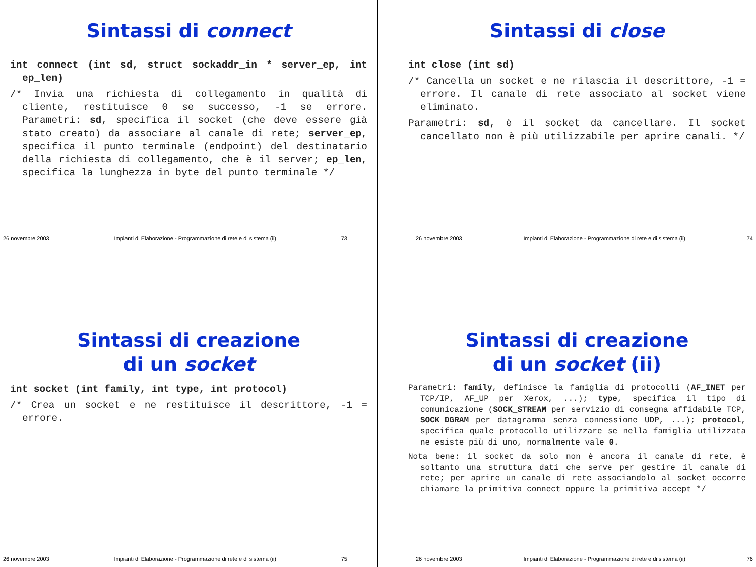Sintassi di connect
int connect (int sd, struct sockaddr_in * server_ep, int ep_len)
/* Invia una richiesta di collegamento in qualità di cliente, restituisce 0 se successo, -1 se errore. Parametri: sd, specifica il socket (che deve essere già stato creato) da associare al canale di rete; server_ep, specifica il punto terminale (endpoint) del destinatario della richiesta di collegamento, che è il server; ep_len, specifica la lunghezza in byte del punto terminale */
26 novembre 2003 Impianti di Elaborazione - Programmazione di rete e di sistema (ii) 73
Sintassi di close
int close (int sd)
/* Cancella un socket e ne rilascia il descrittore, -1 = errore. Il canale di rete associato al socket viene eliminato.
Parametri: sd, è il socket da cancellare. Il socket cancellato non è più utilizzabile per aprire canali. */
26 novembre 2003 Impianti di Elaborazione - Programmazione di rete e di sistema (ii) 74
Sintassi di creazione
di un socket
int socket (int family, int type, int protocol)
/* Crea un socket e ne restituisce il descrittore, -1 = errore.
26 novembre 2003 Impianti di Elaborazione - Programmazione di rete e di sistema (ii) 75
Sintassi di creazione
di un socket (ii)
Parametri: family, definisce la famiglia di protocolli (AF_INET per TCP/IP, AF_UP per Xerox, ...); type, specifica il tipo di comunicazione (SOCK_STREAM per servizio di consegna affidabile TCP, SOCK_DGRAM per datagramma senza connessione UDP, ...); protocol, specifica quale protocollo utilizzare se nella famiglia utilizzata ne esiste più di uno, normalmente vale 0.
Nota bene: il socket da solo non è ancora il canale di rete, è soltanto una struttura dati che serve per gestire il canale di rete; per aprire un canale di rete associandolo al socket occorre chiamare la primitiva connect oppure la primitiva accept */
26 novembre 2003 Impianti di Elaborazione - Programmazione di rete e di sistema (ii) 76